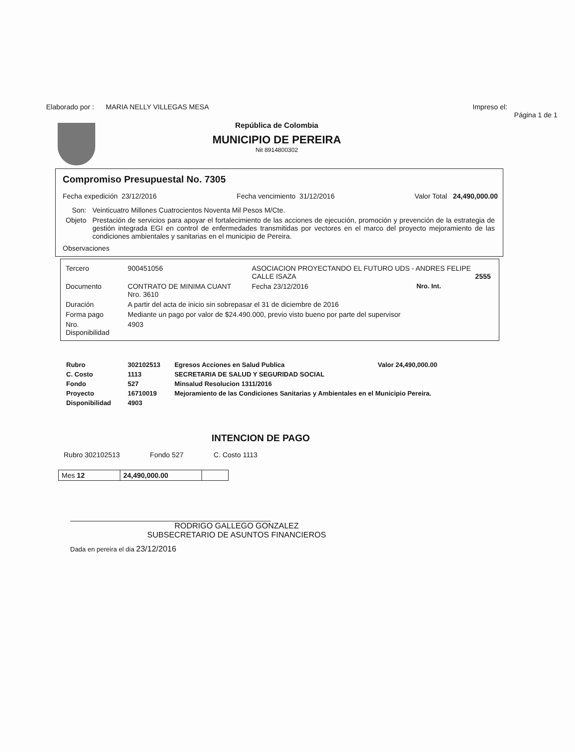Elaborado por : MARIA NELLY VILLEGAS MESA Impreso el:
Página 1 de 1
República de Colombia
MUNICIPIO DE PEREIRA
Nit 8914800302
Compromiso Presupuestal No. 7305
Fecha expedición 23/12/2016 Fecha vencimiento 31/12/2016 Valor Total 24,490,000.00
| Son: | Veinticuatro Millones Cuatrocientos Noventa Mil Pesos M/Cte. |
| Objeto | Prestación de servicios para apoyar el fortalecimiento de las acciones de ejecución, promoción y prevención de la estrategia de gestión integrada EGI en control de enfermedades transmitidas por vectores en el marco del proyecto mejoramiento de las condiciones ambientales y sanitarias en el municipio de Pereira. |
Observaciones
| Tercero | 900451056 | ASOCIACION PROYECTANDO EL FUTURO UDS - ANDRES FELIPE CALLE ISAZA 2555 | | |
| Documento | CONTRATO DE MINIMA CUANT Nro. 3610 | | Fecha 23/12/2016 | Nro. Int. |
| Duración | A partir del acta de inicio sin sobrepasar el 31 de diciembre de 2016 | | | |
| Forma pago | Mediante un pago por valor de $24.490.000, previo visto bueno por parte del supervisor | | | |
| Nro. Disponibilidad | 4903 | | | |
| Rubro | 302102513 | Egresos Acciones en Salud Publica | Valor 24,490,000.00 |
| C. Costo | 1113 | SECRETARIA DE SALUD Y SEGURIDAD SOCIAL | |
| Fondo | 527 | Minsalud Resolucion 1311/2016 | |
| Proyecto | 16710019 | Mejoramiento de las Condiciones Sanitarias y Ambientales en el Municipio Pereira. | |
| Disponibilidad | 4903 | | |
INTENCION DE PAGO
Rubro 302102513 Fondo 527 C. Costo 1113
| Mes 12 | 24,490,000.00 | |
RODRIGO GALLEGO GONZALEZ
SUBSECRETARIO DE ASUNTOS FINANCIEROS
Dada en pereira el dia 23/12/2016